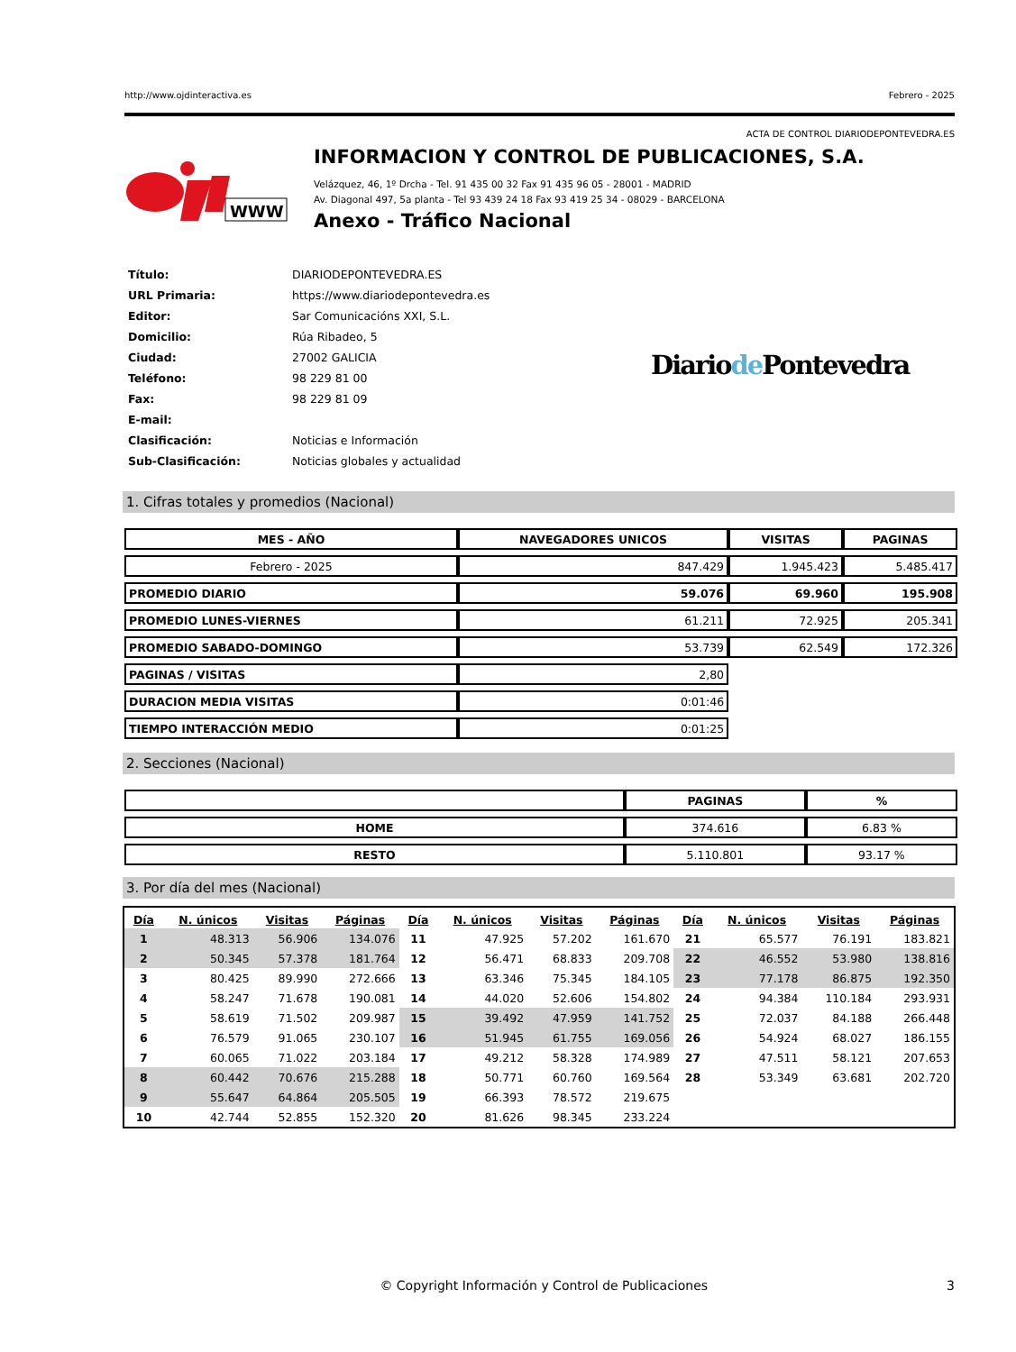http://www.ojdinteractiva.es Febrero - 2025
ACTA DE CONTROL DIARIODEPONTEVEDRA.ES
WWW
INFORMACION Y CONTROL DE PUBLICACIONES, S.A.
Velázquez, 46, 1º Drcha - Tel. 91 435 00 32 Fax 91 435 96 05 - 28001 - MADRID
Av. Diagonal 497, 5a planta - Tel 93 439 24 18 Fax 93 419 25 34 - 08029 - BARCELONA
Anexo - Tráfico Nacional
| Título: | DIARIODEPONTEVEDRA.ES |
| URL Primaria: | https://www.diariodepontevedra.es |
| Editor: | Sar Comunicacións XXI, S.L. |
| Domicilio: | Rúa Ribadeo, 5 |
| Ciudad: | 27002 GALICIA |
| Teléfono: | 98 229 81 00 |
| Fax: | 98 229 81 09 |
| E-mail: | |
| Clasificación: | Noticias e Información |
| Sub-Clasificación: | Noticias globales y actualidad |
Diariode Pontevedra
1. Cifras totales y promedios (Nacional)
| MES - AÑO | NAVEGADORES UNICOS | VISITAS | PAGINAS |
| --- | --- | --- | --- |
| Febrero - 2025 | 847.429 | 1.945.423 | 5.485.417 |
| PROMEDIO DIARIO | 59.076 | 69.960 | 195.908 |
| PROMEDIO LUNES-VIERNES | 61.211 | 72.925 | 205.341 |
| PROMEDIO SABADO-DOMINGO | 53.739 | 62.549 | 172.326 |
| PAGINAS / VISITAS | 2,80 | | |
| DURACION MEDIA VISITAS | 0:01:46 | | |
| TIEMPO INTERACCIÓN MEDIO | 0:01:25 | | |
2. Secciones (Nacional)
| | PAGINAS | % |
| --- | --- | --- |
| HOME | 374.616 | 6.83 % |
| RESTO | 5.110.801 | 93.17 % |
3. Por día del mes (Nacional)
| Día | N. únicos | Visitas | Páginas | Día | N. únicos | Visitas | Páginas | Día | N. únicos | Visitas | Páginas |
| --- | --- | --- | --- | --- | --- | --- | --- | --- | --- | --- | --- |
| 1 | 48.313 | 56.906 | 134.076 | 11 | 47.925 | 57.202 | 161.670 | 21 | 65.577 | 76.191 | 183.821 |
| 2 | 50.345 | 57.378 | 181.764 | 12 | 56.471 | 68.833 | 209.708 | 22 | 46.552 | 53.980 | 138.816 |
| 3 | 80.425 | 89.990 | 272.666 | 13 | 63.346 | 75.345 | 184.105 | 23 | 77.178 | 86.875 | 192.350 |
| 4 | 58.247 | 71.678 | 190.081 | 14 | 44.020 | 52.606 | 154.802 | 24 | 94.384 | 110.184 | 293.931 |
| 5 | 58.619 | 71.502 | 209.987 | 15 | 39.492 | 47.959 | 141.752 | 25 | 72.037 | 84.188 | 266.448 |
| 6 | 76.579 | 91.065 | 230.107 | 16 | 51.945 | 61.755 | 169.056 | 26 | 54.924 | 68.027 | 186.155 |
| 7 | 60.065 | 71.022 | 203.184 | 17 | 49.212 | 58.328 | 174.989 | 27 | 47.511 | 58.121 | 207.653 |
| 8 | 60.442 | 70.676 | 215.288 | 18 | 50.771 | 60.760 | 169.564 | 28 | 53.349 | 63.681 | 202.720 |
| 9 | 55.647 | 64.864 | 205.505 | 19 | 66.393 | 78.572 | 219.675 | | | | |
| 10 | 42.744 | 52.855 | 152.320 | 20 | 81.626 | 98.345 | 233.224 | | | | |
© Copyright Información y Control de Publicaciones 3